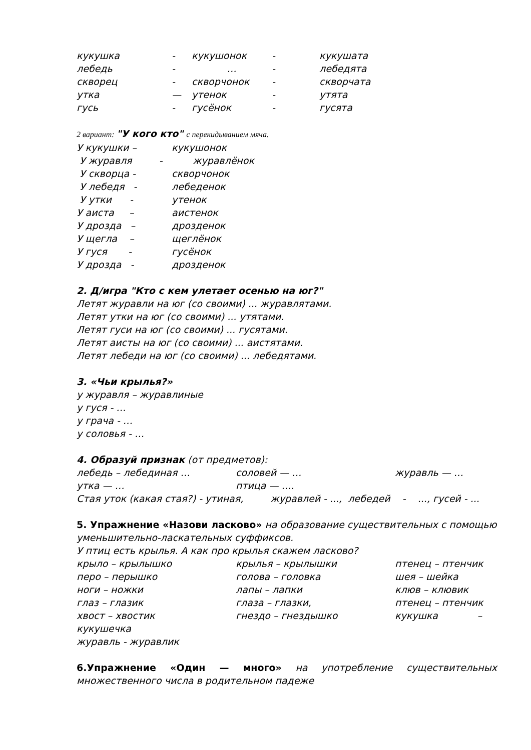кукушка - кукушонок - кукушата
лебедь - … - лебедята
скворец - скворчонок - скворчата
утка — утенок - утята
гусь - гусёнок - гусята
2 вариант: "У кого кто" с перекидыванием мяча.
У кукушки – кукушонок
У журавля - журавлёнок
У скворца - скворчонок
У лебедя - лебеденок
У утки - утенок
У аиста – аистенок
У дрозда – дрозденок
У щегла – щеглёнок
У гуся - гусёнок
У дрозда - дрозденок
2. Д/игра "Кто с кем улетает осенью на юг?"
Летят журавли на юг (со своими) ... журавлятами.
Летят утки на юг (со своими) ... утятами.
Летят гуси на юг (со своими) ... гусятами.
Летят аисты на юг (со своими) ... аистятами.
Летят лебеди на юг (со своими) ... лебедятами.
3. «Чьи крылья?»
у журавля – журавлиные
у гуся - …
у грача - …
у соловья - …
4. Образуй признак (от предметов):
лебедь – лебединая … соловей — … журавль — …
утка — … птица — ….
Стая уток (какая стая?) - утиная, журавлей - ..., лебедей - ..., гусей - ...
5. Упражнение «Назови ласково» на образование существительных с помощью уменьшительно-ласкательных суффиксов.
У птиц есть крылья. А как про крылья скажем ласково?
крыло – крылышко крылья – крылышки птенец – птенчик
перо – перышко голова – головка шея – шейка
ноги – ножки лапы – лапки клюв – клювик
глаз – глазик глаза – глазки, птенец – птенчик
хвост – хвостик гнездо – гнездышко кукушка –
кукушечка
журавль - журавлик
6.Упражнение «Один — много» на употребление существительных множественного числа в родительном падеже